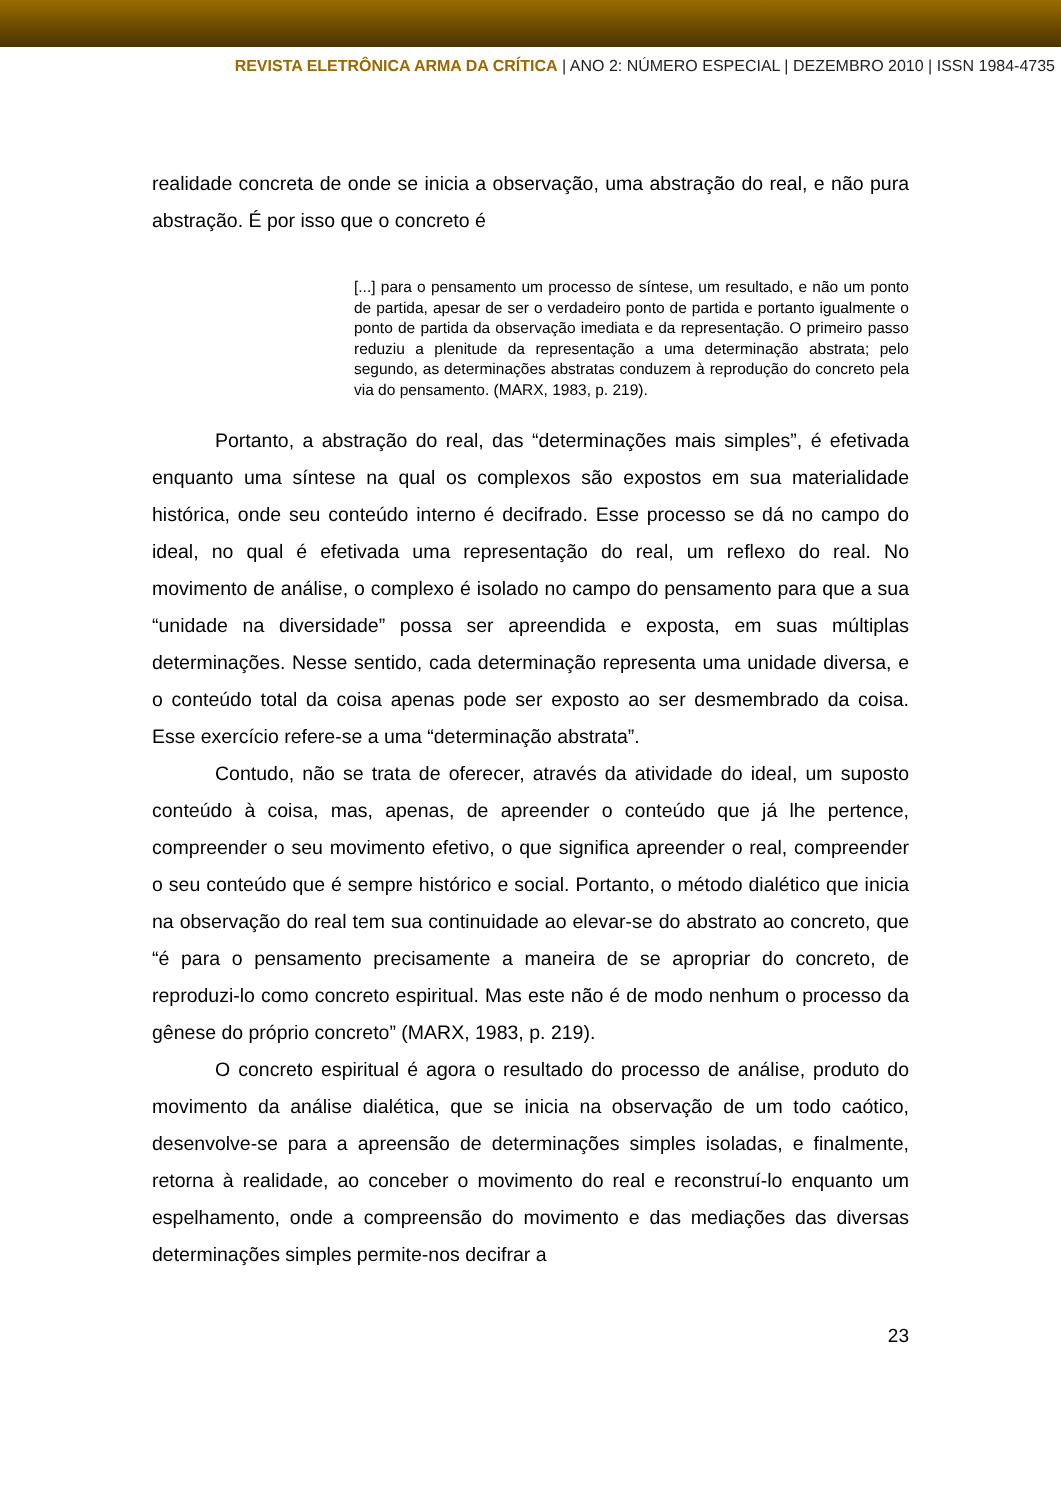REVISTA ELETRÔNICA ARMA DA CRÍTICA | ANO 2: NÚMERO ESPECIAL | DEZEMBRO 2010 | ISSN 1984-4735
realidade concreta de onde se inicia a observação, uma abstração do real, e não pura abstração. É por isso que o concreto é
[...] para o pensamento um processo de síntese, um resultado, e não um ponto de partida, apesar de ser o verdadeiro ponto de partida e portanto igualmente o ponto de partida da observação imediata e da representação. O primeiro passo reduziu a plenitude da representação a uma determinação abstrata; pelo segundo, as determinações abstratas conduzem à reprodução do concreto pela via do pensamento. (MARX, 1983, p. 219).
Portanto, a abstração do real, das “determinações mais simples”, é efetivada enquanto uma síntese na qual os complexos são expostos em sua materialidade histórica, onde seu conteúdo interno é decifrado. Esse processo se dá no campo do ideal, no qual é efetivada uma representação do real, um reflexo do real. No movimento de análise, o complexo é isolado no campo do pensamento para que a sua “unidade na diversidade” possa ser apreendida e exposta, em suas múltiplas determinações. Nesse sentido, cada determinação representa uma unidade diversa, e o conteúdo total da coisa apenas pode ser exposto ao ser desmembrado da coisa. Esse exercício refere-se a uma “determinação abstrata”.
Contudo, não se trata de oferecer, através da atividade do ideal, um suposto conteúdo à coisa, mas, apenas, de apreender o conteúdo que já lhe pertence, compreender o seu movimento efetivo, o que significa apreender o real, compreender o seu conteúdo que é sempre histórico e social. Portanto, o método dialético que inicia na observação do real tem sua continuidade ao elevar-se do abstrato ao concreto, que “é para o pensamento precisamente a maneira de se apropriar do concreto, de reproduzi-lo como concreto espiritual. Mas este não é de modo nenhum o processo da gênese do próprio concreto” (MARX, 1983, p. 219).
O concreto espiritual é agora o resultado do processo de análise, produto do movimento da análise dialética, que se inicia na observação de um todo caótico, desenvolve-se para a apreensão de determinações simples isoladas, e finalmente, retorna à realidade, ao conceber o movimento do real e reconstruí-lo enquanto um espelhamento, onde a compreensão do movimento e das mediações das diversas determinações simples permite-nos decifrar a
23